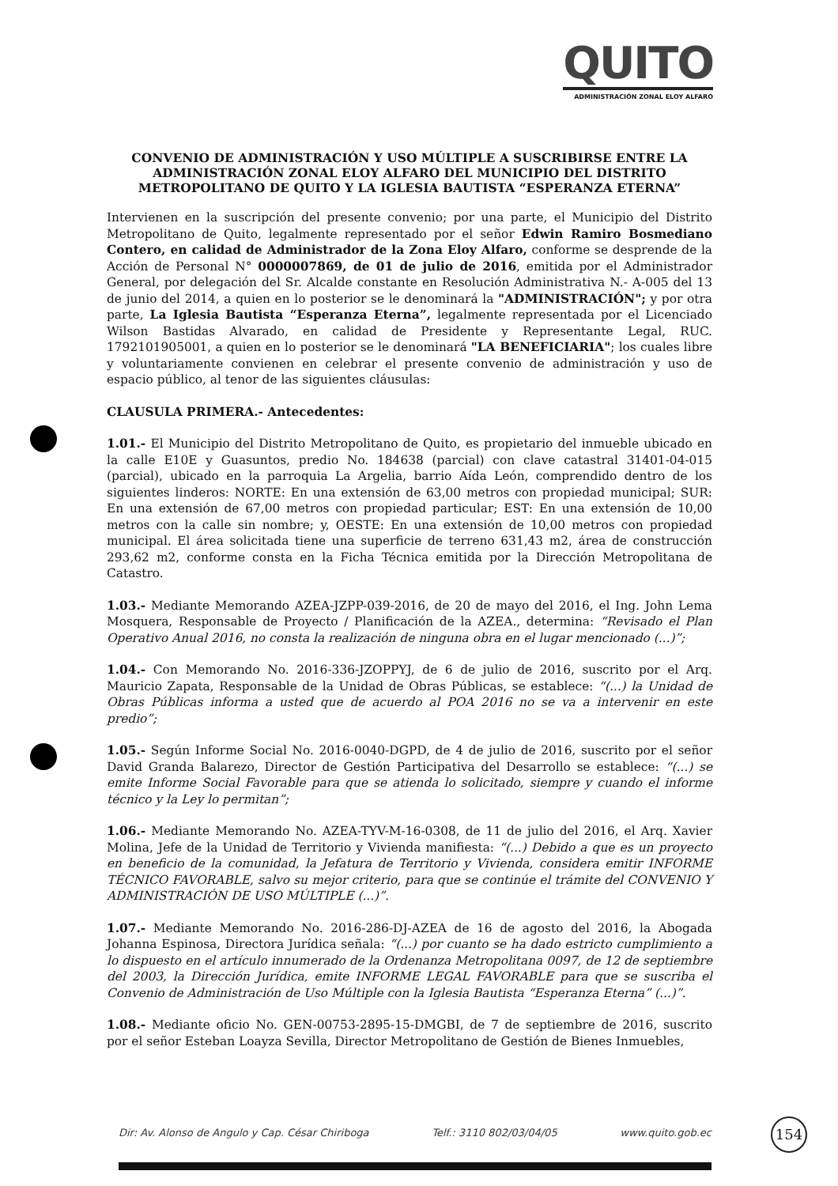QUITO
ADMINISTRACIÓN ZONAL ELOY ALFARO
CONVENIO DE ADMINISTRACIÓN Y USO MÚLTIPLE A SUSCRIBIRSE ENTRE LA ADMINISTRACIÓN ZONAL ELOY ALFARO DEL MUNICIPIO DEL DISTRITO METROPOLITANO DE QUITO Y LA IGLESIA BAUTISTA “ESPERANZA ETERNA”
Intervienen en la suscripción del presente convenio; por una parte, el Municipio del Distrito Metropolitano de Quito, legalmente representado por el señor Edwin Ramiro Bosmediano Contero, en calidad de Administrador de la Zona Eloy Alfaro, conforme se desprende de la Acción de Personal N° 0000007869, de 01 de julio de 2016, emitida por el Administrador General, por delegación del Sr. Alcalde constante en Resolución Administrativa N.- A-005 del 13 de junio del 2014, a quien en lo posterior se le denominará la "ADMINISTRACIÓN"; y por otra parte, La Iglesia Bautista “Esperanza Eterna”, legalmente representada por el Licenciado Wilson Bastidas Alvarado, en calidad de Presidente y Representante Legal, RUC. 1792101905001, a quien en lo posterior se le denominará "LA BENEFICIARIA"; los cuales libre y voluntariamente convienen en celebrar el presente convenio de administración y uso de espacio público, al tenor de las siguientes cláusulas:
CLAUSULA PRIMERA.- Antecedentes:
1.01.- El Municipio del Distrito Metropolitano de Quito, es propietario del inmueble ubicado en la calle E10E y Guasuntos, predio No. 184638 (parcial) con clave catastral 31401-04-015 (parcial), ubicado en la parroquia La Argelia, barrio Aída León, comprendido dentro de los siguientes linderos: NORTE: En una extensión de 63,00 metros con propiedad municipal; SUR: En una extensión de 67,00 metros con propiedad particular; EST: En una extensión de 10,00 metros con la calle sin nombre; y, OESTE: En una extensión de 10,00 metros con propiedad municipal. El área solicitada tiene una superficie de terreno 631,43 m2, área de construcción 293,62 m2, conforme consta en la Ficha Técnica emitida por la Dirección Metropolitana de Catastro.
1.03.- Mediante Memorando AZEA-JZPP-039-2016, de 20 de mayo del 2016, el Ing. John Lema Mosquera, Responsable de Proyecto / Planificación de la AZEA., determina: “Revisado el Plan Operativo Anual 2016, no consta la realización de ninguna obra en el lugar mencionado (...)”;
1.04.- Con Memorando No. 2016-336-JZOPPYJ, de 6 de julio de 2016, suscrito por el Arq. Mauricio Zapata, Responsable de la Unidad de Obras Públicas, se establece: “(...) la Unidad de Obras Públicas informa a usted que de acuerdo al POA 2016 no se va a intervenir en este predio”;
1.05.- Según Informe Social No. 2016-0040-DGPD, de 4 de julio de 2016, suscrito por el señor David Granda Balarezo, Director de Gestión Participativa del Desarrollo se establece: “(...) se emite Informe Social Favorable para que se atienda lo solicitado, siempre y cuando el informe técnico y la Ley lo permitan”;
1.06.- Mediante Memorando No. AZEA-TYV-M-16-0308, de 11 de julio del 2016, el Arq. Xavier Molina, Jefe de la Unidad de Territorio y Vivienda manifiesta: “(...) Debido a que es un proyecto en beneficio de la comunidad, la Jefatura de Territorio y Vivienda, considera emitir INFORME TÉCNICO FAVORABLE, salvo su mejor criterio, para que se continúe el trámite del CONVENIO Y ADMINISTRACIÓN DE USO MÚLTIPLE (...)”.
1.07.- Mediante Memorando No. 2016-286-DJ-AZEA de 16 de agosto del 2016, la Abogada Johanna Espinosa, Directora Jurídica señala: “(...) por cuanto se ha dado estricto cumplimiento a lo dispuesto en el artículo innumerado de la Ordenanza Metropolitana 0097, de 12 de septiembre del 2003, la Dirección Jurídica, emite INFORME LEGAL FAVORABLE para que se suscriba el Convenio de Administración de Uso Múltiple con la Iglesia Bautista “Esperanza Eterna” (...)”.
1.08.- Mediante oficio No. GEN-00753-2895-15-DMGBI, de 7 de septiembre de 2016, suscrito por el señor Esteban Loayza Sevilla, Director Metropolitano de Gestión de Bienes Inmuebles,
Dir: Av. Alonso de Angulo y Cap. César Chiriboga Telf.: 3110 802/03/04/05 www.quito.gob.ec 154